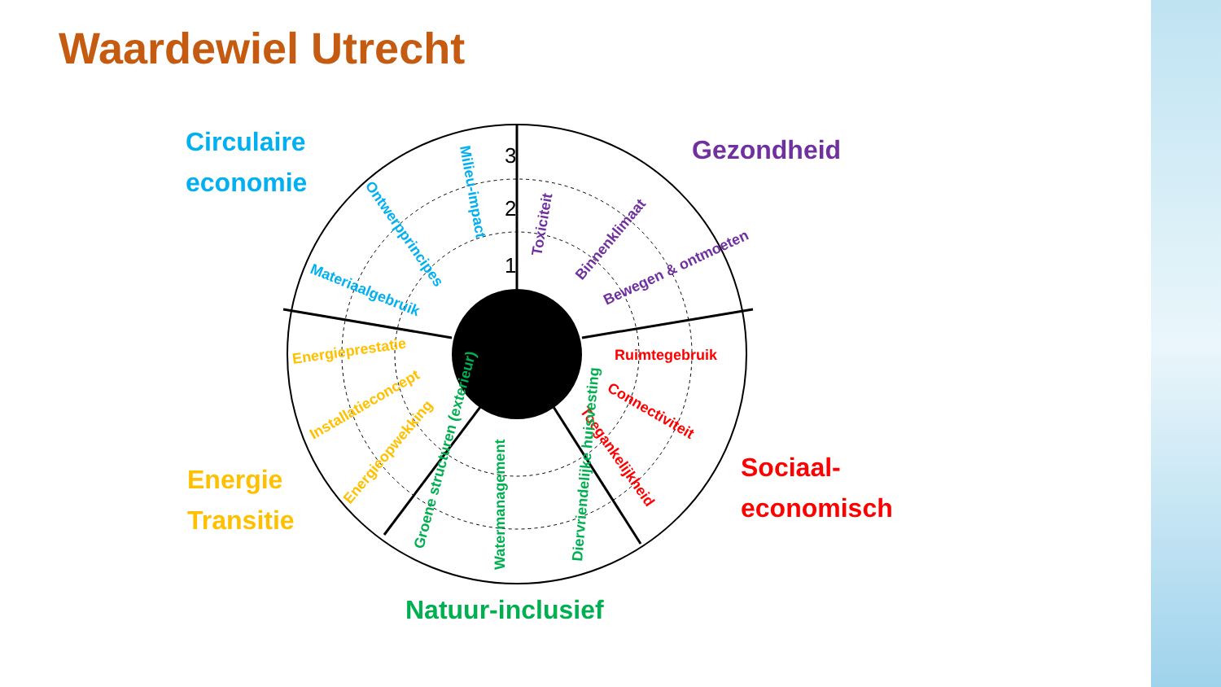Waardewiel Utrecht
3
2
1
Circulaire
economie
Gezondheid
Sociaal-
economisch
Energie
Transitie
Natuur-inclusief
Milieu-impact
Ontwerpprincipes
Materiaalgebruik
Toxiciteit
Binnenklimaat
Bewegen & ontmoeten
Ruimtegebruik
Connectiviteit
Toegankelijkheid
Energieprestatie
Installatieconcept
Energieopwekking
Groene structuren (exterieur)
Watermanagement
Diervriendelijke huisvesting